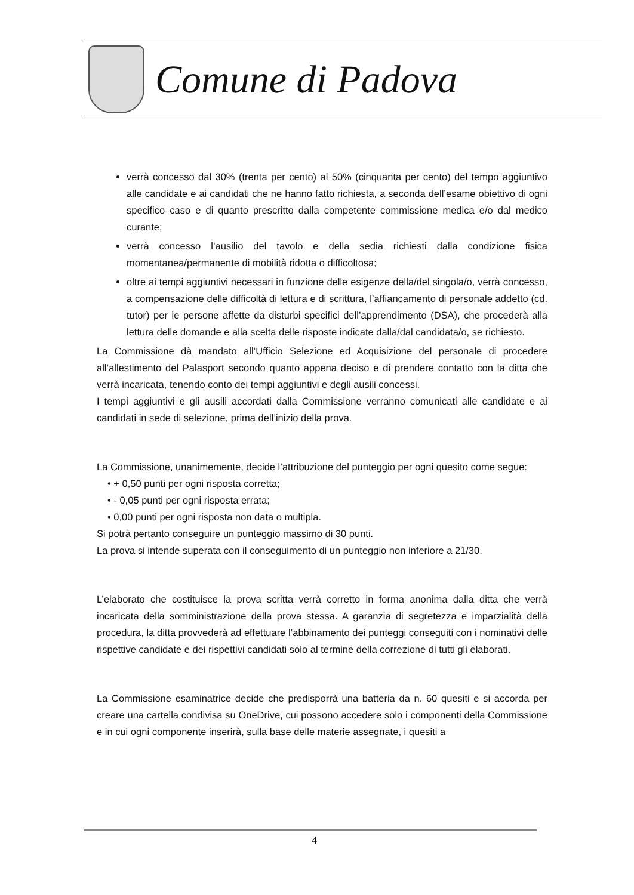Comune di Padova
verrà concesso dal 30% (trenta per cento) al 50% (cinquanta per cento) del tempo aggiuntivo alle candidate e ai candidati che ne hanno fatto richiesta, a seconda dell’esame obiettivo di ogni specifico caso e di quanto prescritto dalla competente commissione medica e/o dal medico curante;
verrà concesso l’ausilio del tavolo e della sedia richiesti dalla condizione fisica momentanea/permanente di mobilità ridotta o difficoltosa;
oltre ai tempi aggiuntivi necessari in funzione delle esigenze della/del singola/o, verrà concesso, a compensazione delle difficoltà di lettura e di scrittura, l’affiancamento di personale addetto (cd. tutor) per le persone affette da disturbi specifici dell’apprendimento (DSA), che procederà alla lettura delle domande e alla scelta delle risposte indicate dalla/dal candidata/o, se richiesto.
La Commissione dà mandato all’Ufficio Selezione ed Acquisizione del personale di procedere all’allestimento del Palasport secondo quanto appena deciso e di prendere contatto con la ditta che verrà incaricata, tenendo conto dei tempi aggiuntivi e degli ausili concessi.
I tempi aggiuntivi e gli ausili accordati dalla Commissione verranno comunicati alle candidate e ai candidati in sede di selezione, prima dell’inizio della prova.
La Commissione, unanimemente, decide l’attribuzione del punteggio per ogni quesito come segue:
• + 0,50 punti per ogni risposta corretta;
• - 0,05 punti per ogni risposta errata;
• 0,00 punti per ogni risposta non data o multipla.
Si potrà pertanto conseguire un punteggio massimo di 30 punti.
La prova si intende superata con il conseguimento di un punteggio non inferiore a 21/30.
L’elaborato che costituisce la prova scritta verrà corretto in forma anonima dalla ditta che verrà incaricata della somministrazione della prova stessa. A garanzia di segretezza e imparzialità della procedura, la ditta provvederà ad effettuare l’abbinamento dei punteggi conseguiti con i nominativi delle rispettive candidate e dei rispettivi candidati solo al termine della correzione di tutti gli elaborati.
La Commissione esaminatrice decide che predisporrà una batteria da n. 60 quesiti e si accorda per creare una cartella condivisa su OneDrive, cui possono accedere solo i componenti della Commissione e in cui ogni componente inserirà, sulla base delle materie assegnate, i quesiti a
4